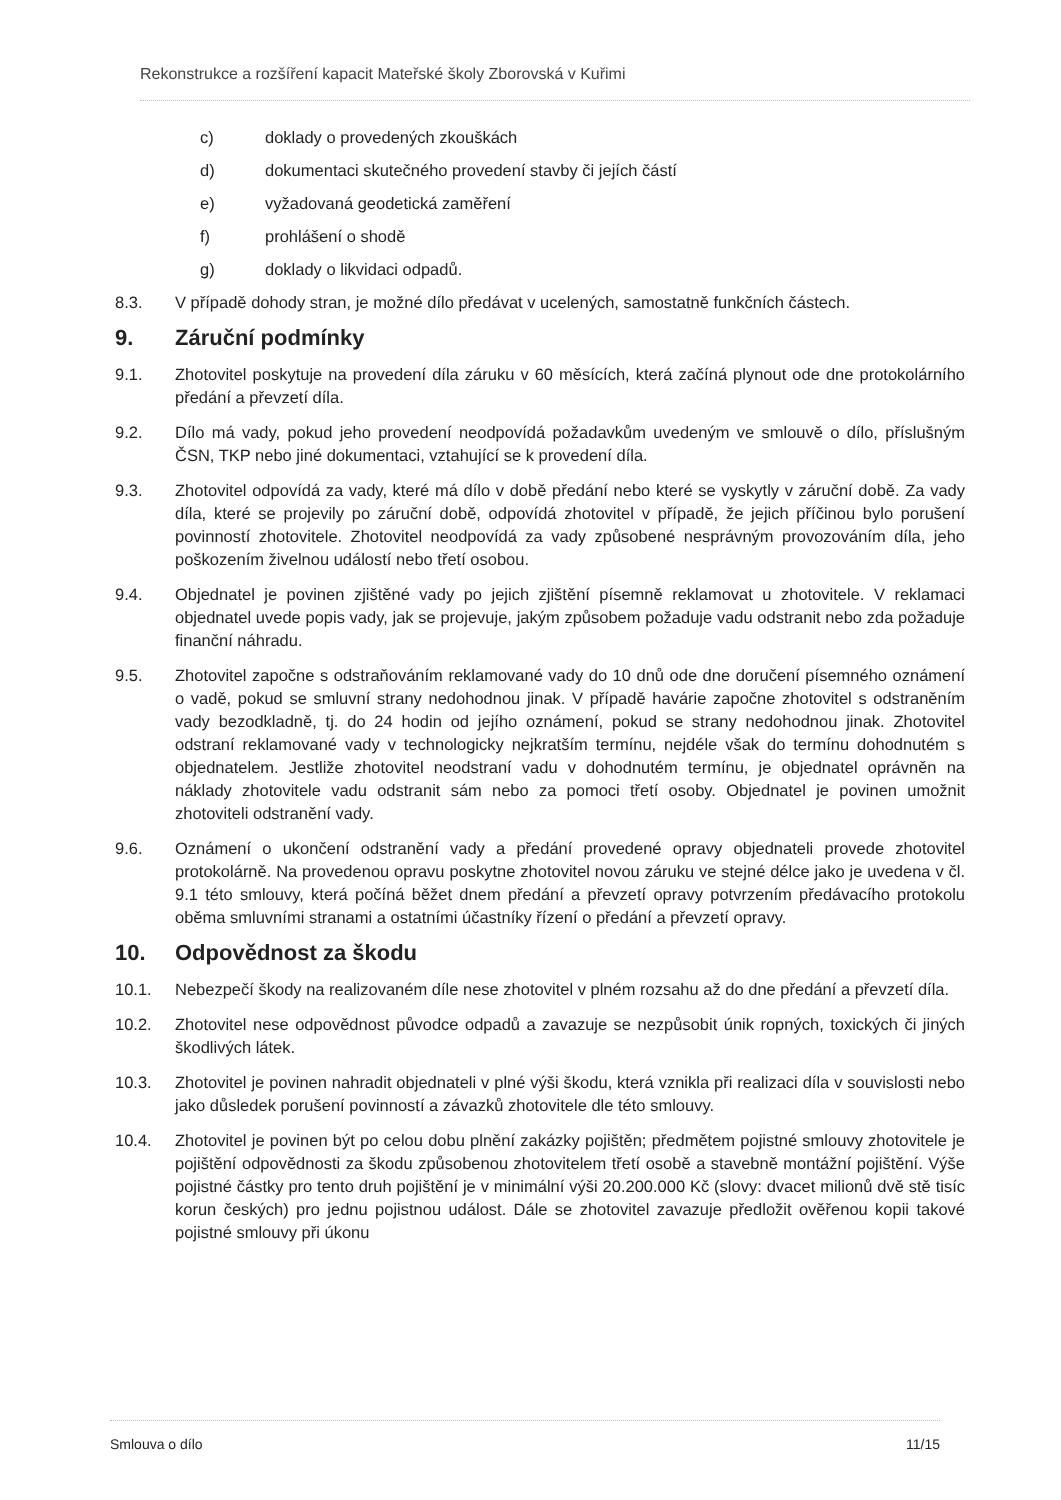Rekonstrukce a rozšíření kapacit Mateřské školy Zborovská v Kuřimi
c) doklady o provedených zkouškách
d) dokumentaci skutečného provedení stavby či jejích částí
e) vyžadovaná geodetická zaměření
f) prohlášení o shodě
g) doklady o likvidaci odpadů.
8.3. V případě dohody stran, je možné dílo předávat v ucelených, samostatně funkčních částech.
9. Záruční podmínky
9.1. Zhotovitel poskytuje na provedení díla záruku v 60 měsících, která začíná plynout ode dne protokolárního předání a převzetí díla.
9.2. Dílo má vady, pokud jeho provedení neodpovídá požadavkům uvedeným ve smlouvě o dílo, příslušným ČSN, TKP nebo jiné dokumentaci, vztahující se k provedení díla.
9.3. Zhotovitel odpovídá za vady, které má dílo v době předání nebo které se vyskytly v záruční době. Za vady díla, které se projevily po záruční době, odpovídá zhotovitel v případě, že jejich příčinou bylo porušení povinností zhotovitele. Zhotovitel neodpovídá za vady způsobené nesprávným provozováním díla, jeho poškozením živelnou událostí nebo třetí osobou.
9.4. Objednatel je povinen zjištěné vady po jejich zjištění písemně reklamovat u zhotovitele. V reklamaci objednatel uvede popis vady, jak se projevuje, jakým způsobem požaduje vadu odstranit nebo zda požaduje finanční náhradu.
9.5. Zhotovitel započne s odstraňováním reklamované vady do 10 dnů ode dne doručení písemného oznámení o vadě, pokud se smluvní strany nedohodnou jinak. V případě havárie započne zhotovitel s odstraněním vady bezodkladně, tj. do 24 hodin od jejího oznámení, pokud se strany nedohodnou jinak. Zhotovitel odstraní reklamované vady v technologicky nejkratším termínu, nejdéle však do termínu dohodnutém s objednatelem. Jestliže zhotovitel neodstraní vadu v dohodnutém termínu, je objednatel oprávněn na náklady zhotovitele vadu odstranit sám nebo za pomoci třetí osoby. Objednatel je povinen umožnit zhotoviteli odstranění vady.
9.6. Oznámení o ukončení odstranění vady a předání provedené opravy objednateli provede zhotovitel protokolárně. Na provedenou opravu poskytne zhotovitel novou záruku ve stejné délce jako je uvedena v čl. 9.1 této smlouvy, která počíná běžet dnem předání a převzetí opravy potvrzením předávacího protokolu oběma smluvními stranami a ostatními účastníky řízení o předání a převzetí opravy.
10. Odpovědnost za škodu
10.1. Nebezpečí škody na realizovaném díle nese zhotovitel v plném rozsahu až do dne předání a převzetí díla.
10.2. Zhotovitel nese odpovědnost původce odpadů a zavazuje se nezpůsobit únik ropných, toxických či jiných škodlivých látek.
10.3. Zhotovitel je povinen nahradit objednateli v plné výši škodu, která vznikla při realizaci díla v souvislosti nebo jako důsledek porušení povinností a závazků zhotovitele dle této smlouvy.
10.4. Zhotovitel je povinen být po celou dobu plnění zakázky pojištěn; předmětem pojistné smlouvy zhotovitele je pojištění odpovědnosti za škodu způsobenou zhotovitelem třetí osobě a stavebně montážní pojištění. Výše pojistné částky pro tento druh pojištění je v minimální výši 20.200.000 Kč (slovy: dvacet milionů dvě stě tisíc korun českých) pro jednu pojistnou událost. Dále se zhotovitel zavazuje předložit ověřenou kopii takové pojistné smlouvy při úkonu
Smlouva o dílo 11/15